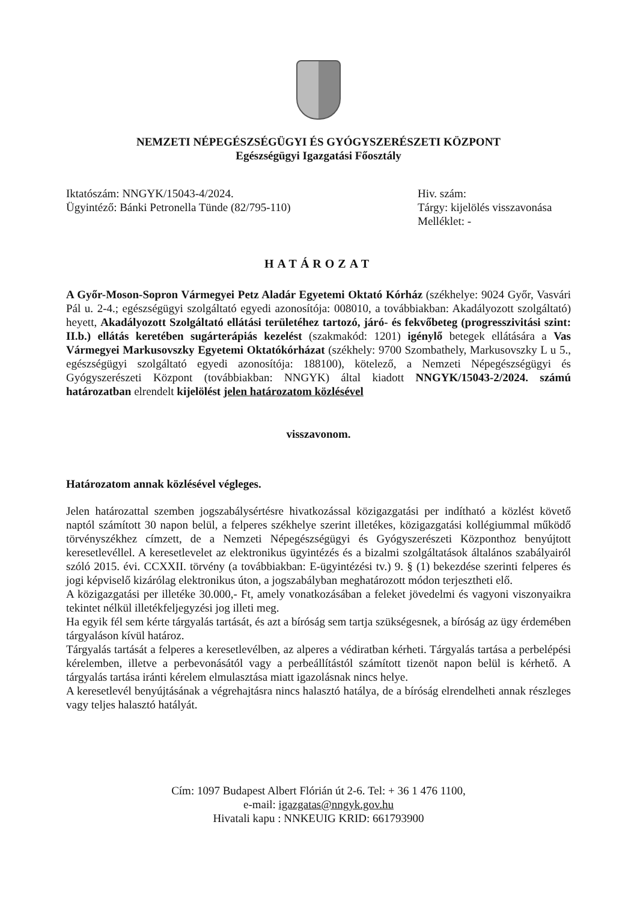NEMZETI NÉPEGÉSZSÉGÜGYI ÉS GYÓGYSZERÉSZETI KÖZPONT
Egészségügyi Igazgatási Főosztály
Iktatószám: NNGYK/15043-4/2024.
Ügyintéző: Bánki Petronella Tünde (82/795-110)
Hiv. szám:
Tárgy: kijelölés visszavonása
Melléklet: -
HATÁROZAT
A Győr-Moson-Sopron Vármegyei Petz Aladár Egyetemi Oktató Kórház (székhelye: 9024 Győr, Vasvári Pál u. 2-4.; egészségügyi szolgáltató egyedi azonosítója: 008010, a továbbiakban: Akadályozott szolgáltató) heyett, Akadályozott Szolgáltató ellátási területéhez tartozó, járó- és fekvőbeteg (progresszivitási szint: II.b.) ellátás keretében sugárterápiás kezelést (szakmakód: 1201) igénylő betegek ellátására a Vas Vármegyei Markusovszky Egyetemi Oktatókórházat (székhely: 9700 Szombathely, Markusovszky L u 5., egészségügyi szolgáltató egyedi azonosítója: 188100), kötelező, a Nemzeti Népegészségügyi és Gyógyszerészeti Központ (továbbiakban: NNGYK) által kiadott NNGYK/15043-2/2024. számú határozatban elrendelt kijelölést jelen határozatom közlésével
visszavonom.
Határozatom annak közlésével végleges.
Jelen határozattal szemben jogszabálysértésre hivatkozással közigazgatási per indítható a közlést követő naptól számított 30 napon belül, a felperes székhelye szerint illetékes, közigazgatási kollégiummal működő törvényszékhez címzett, de a Nemzeti Népegészségügyi és Gyógyszerészeti Központhoz benyújtott keresetlevéllel. A keresetlevelet az elektronikus ügyintézés és a bizalmi szolgáltatások általános szabályairól szóló 2015. évi. CCXXII. törvény (a továbbiakban: E-ügyintézési tv.) 9. § (1) bekezdése szerinti felperes és jogi képviselő kizárólag elektronikus úton, a jogszabályban meghatározott módon terjesztheti elő.
A közigazgatási per illetéke 30.000,- Ft, amely vonatkozásában a feleket jövedelmi és vagyoni viszonyaikra tekintet nélkül illetékfeljegyzési jog illeti meg.
Ha egyik fél sem kérte tárgyalás tartását, és azt a bíróság sem tartja szükségesnek, a bíróság az ügy érdemében tárgyaláson kívül határoz.
Tárgyalás tartását a felperes a keresetlevélben, az alperes a védiratban kérheti. Tárgyalás tartása a perbelépési kérelemben, illetve a perbevonásától vagy a perbeállítástól számított tizenöt napon belül is kérhető. A tárgyalás tartása iránti kérelem elmulasztása miatt igazolásnak nincs helye.
A keresetlevél benyújtásának a végrehajtásra nincs halasztó hatálya, de a bíróság elrendelheti annak részleges vagy teljes halasztó hatályát.
Cím: 1097 Budapest Albert Flórián út 2-6. Tel: + 36 1 476 1100,
e-mail: igazgatas@nngyk.gov.hu
Hivatali kapu : NNKEUIG KRID: 661793900